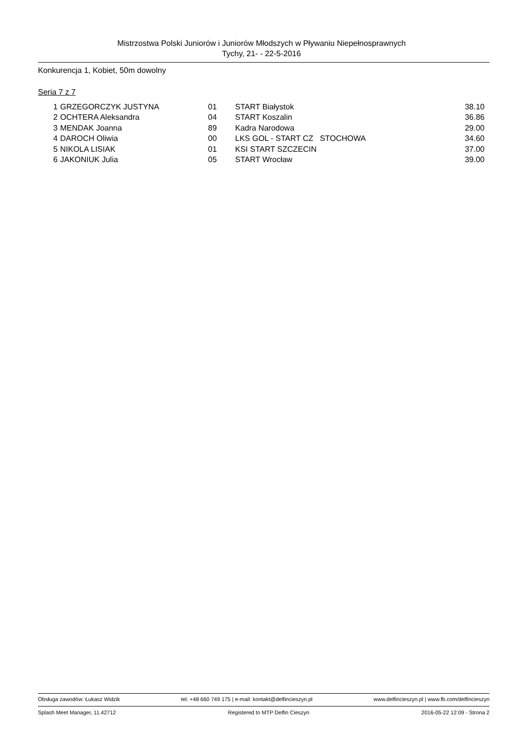Mistrzostwa Polski Juniorów i Juniorów Młodszych w Pływaniu Niepełnosprawnych
Tychy, 21- - 22-5-2016
Konkurencja 1, Kobiet, 50m dowolny
Seria 7 z 7
| 1 | GRZEGORCZYK JUSTYNA | 01 | START Białystok | 38.10 |
| 2 | OCHTERA Aleksandra | 04 | START Koszalin | 36.86 |
| 3 | MENDAK Joanna | 89 | Kadra Narodowa | 29.00 |
| 4 | DAROCH Oliwia | 00 | LKS GOL - START CZ STOCHOWA | 34.60 |
| 5 | NIKOLA LISIAK | 01 | KSI START SZCZECIN | 37.00 |
| 6 | JAKONIUK Julia | 05 | START Wrocław | 39.00 |
Obsługa zawodów: Łukasz Widzik tel. +48 660 749 175 | e-mail: kontakt@delfincieszyn.pl www.delfincieszyn.pl | www.fb.com/delfincieszyn
Splash Meet Manager, 11.42712 Registered to MTP Delfin Cieszyn 2016-05-22 12:09 - Strona 2